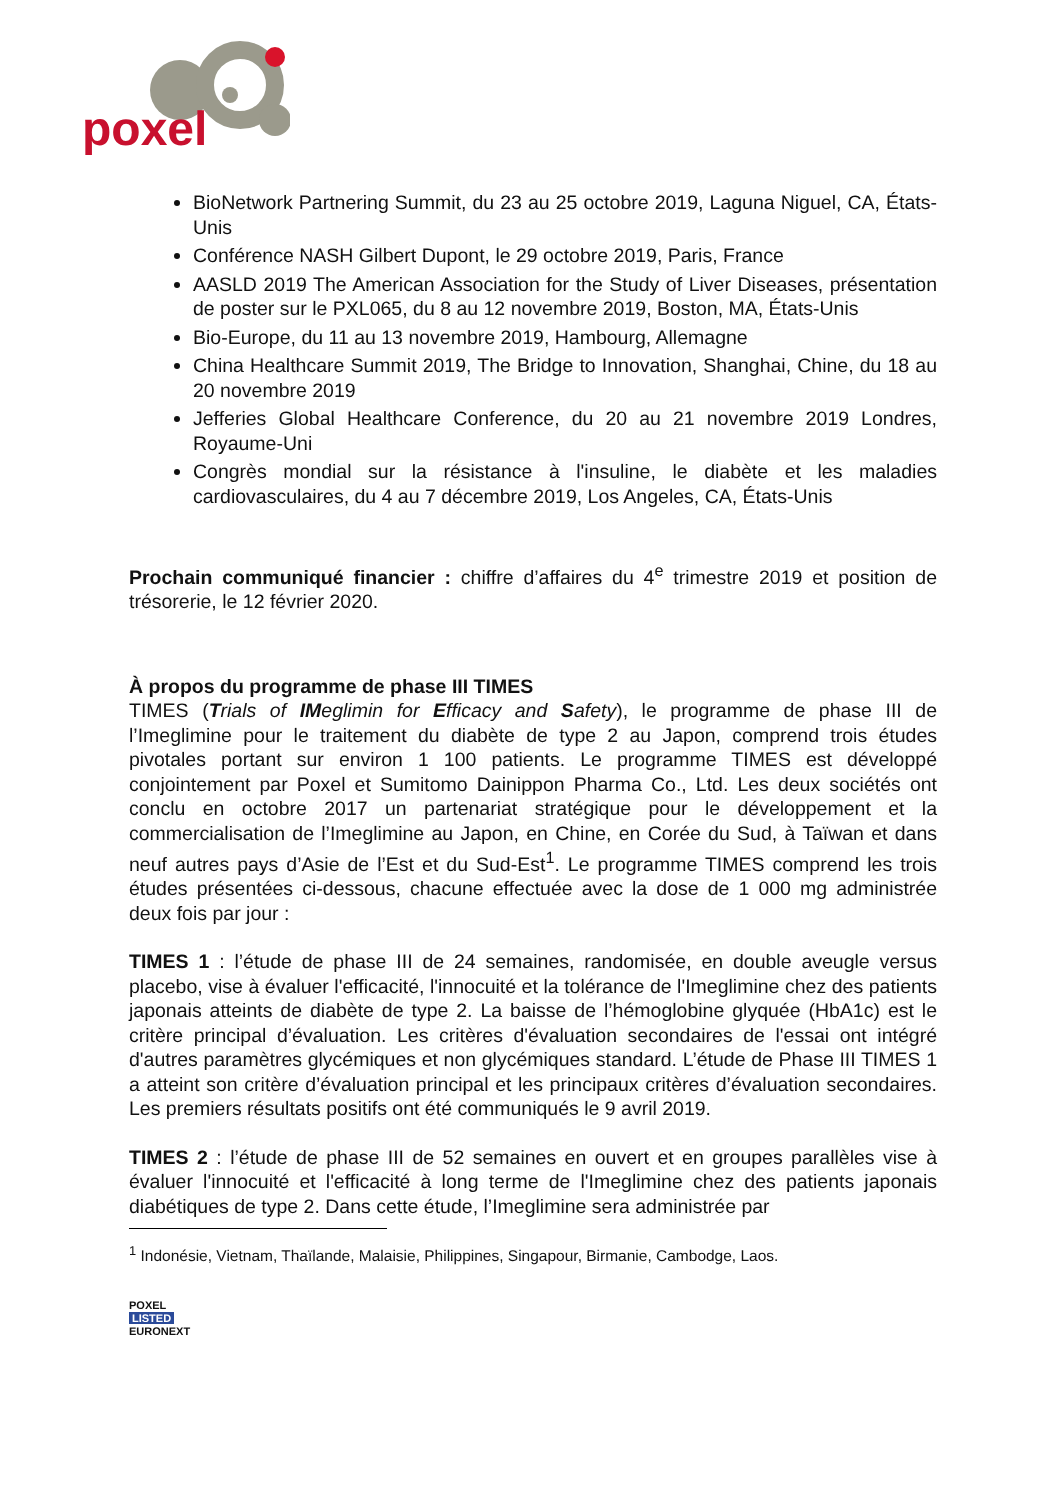poxel
BioNetwork Partnering Summit, du 23 au 25 octobre 2019, Laguna Niguel, CA, États-Unis
Conférence NASH Gilbert Dupont, le 29 octobre 2019, Paris, France
AASLD 2019 The American Association for the Study of Liver Diseases, présentation de poster sur le PXL065, du 8 au 12 novembre 2019, Boston, MA, États-Unis
Bio-Europe, du 11 au 13 novembre 2019, Hambourg, Allemagne
China Healthcare Summit 2019, The Bridge to Innovation, Shanghai, Chine, du 18 au 20 novembre 2019
Jefferies Global Healthcare Conference, du 20 au 21 novembre 2019 Londres, Royaume-Uni
Congrès mondial sur la résistance à l'insuline, le diabète et les maladies cardiovasculaires, du 4 au 7 décembre 2019, Los Angeles, CA, États-Unis
Prochain communiqué financier : chiffre d’affaires du 4<sup>e</sup> trimestre 2019 et position de trésorerie, le 12 février 2020.
À propos du programme de phase III TIMES
TIMES (Trials of IMeglimin for Efficacy and Safety), le programme de phase III de l’Imeglimine pour le traitement du diabète de type 2 au Japon, comprend trois études pivotales portant sur environ 1 100 patients. Le programme TIMES est développé conjointement par Poxel et Sumitomo Dainippon Pharma Co., Ltd. Les deux sociétés ont conclu en octobre 2017 un partenariat stratégique pour le développement et la commercialisation de l’Imeglimine au Japon, en Chine, en Corée du Sud, à Taïwan et dans neuf autres pays d’Asie de l’Est et du Sud-Est<sup>1</sup>. Le programme TIMES comprend les trois études présentées ci-dessous, chacune effectuée avec la dose de 1 000 mg administrée deux fois par jour :
TIMES 1 : l’étude de phase III de 24 semaines, randomisée, en double aveugle versus placebo, vise à évaluer l'efficacité, l'innocuité et la tolérance de l'Imeglimine chez des patients japonais atteints de diabète de type 2. La baisse de l’hémoglobine glyquée (HbA1c) est le critère principal d’évaluation. Les critères d'évaluation secondaires de l'essai ont intégré d'autres paramètres glycémiques et non glycémiques standard. L’étude de Phase III TIMES 1 a atteint son critère d’évaluation principal et les principaux critères d’évaluation secondaires. Les premiers résultats positifs ont été communiqués le 9 avril 2019.
TIMES 2 : l’étude de phase III de 52 semaines en ouvert et en groupes parallèles vise à évaluer l'innocuité et l'efficacité à long terme de l'Imeglimine chez des patients japonais diabétiques de type 2. Dans cette étude, l’Imeglimine sera administrée par
<sup>1</sup> Indonésie, Vietnam, Thaïlande, Malaisie, Philippines, Singapour, Birmanie, Cambodge, Laos.
POXEL
LISTED
EURONEXT